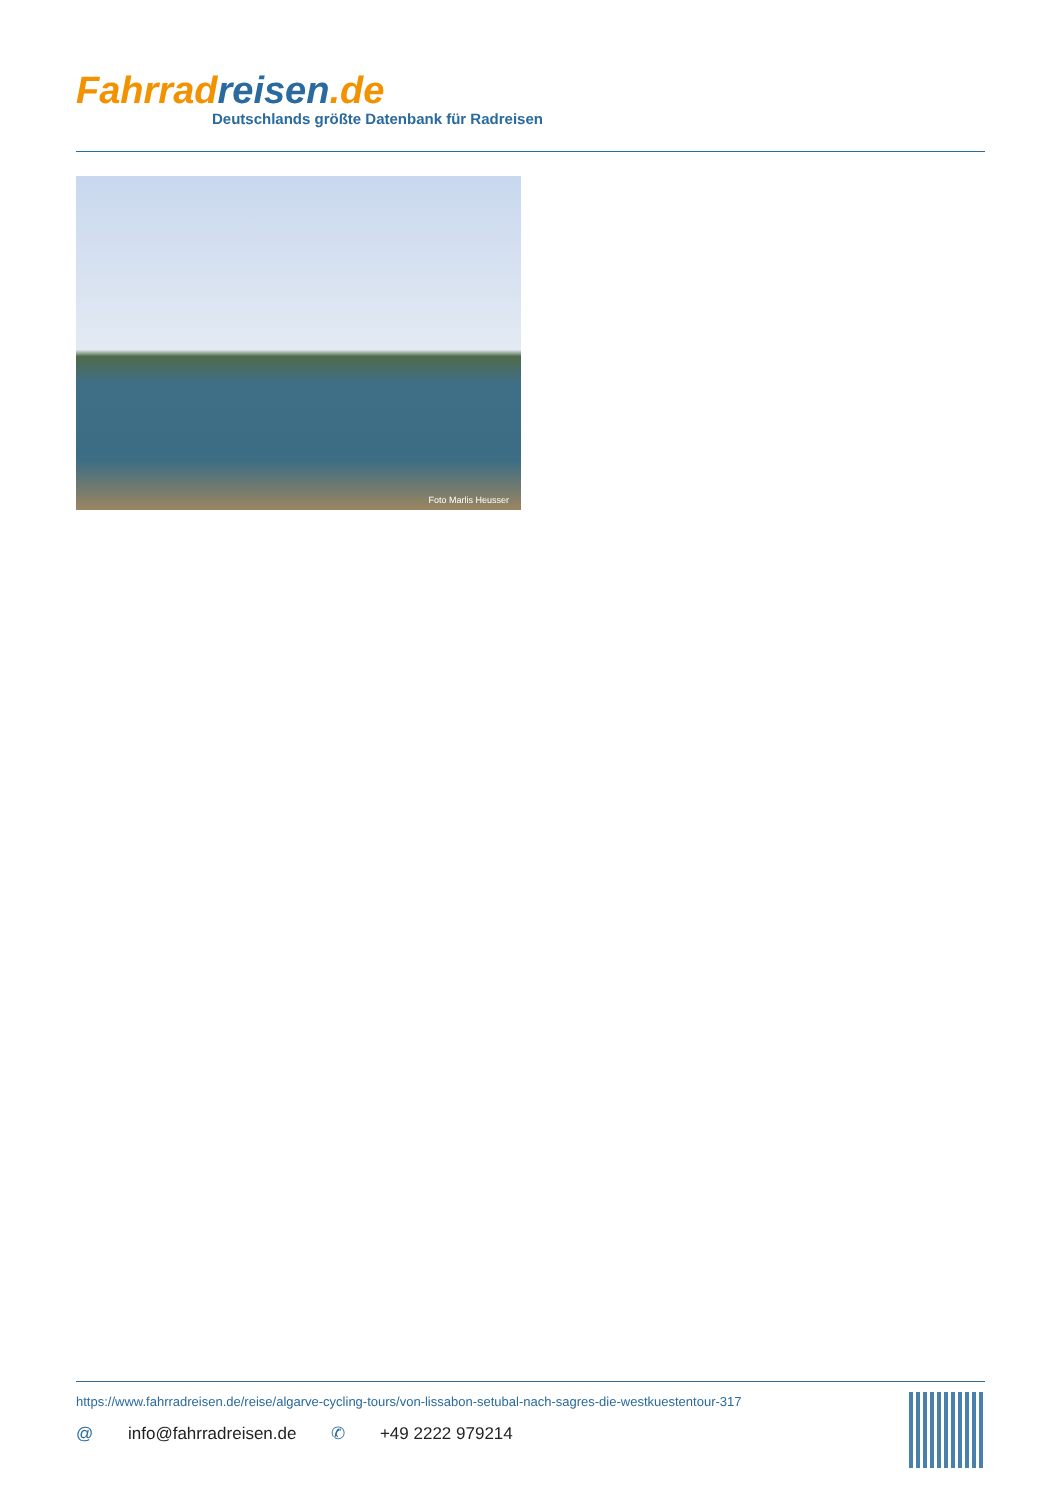Fahrrad reisen.de
Deutschlands größte Datenbank für Radreisen
Foto Marlis Heusser
https://www.fahrradreisen.de/reise/algarve-cycling-tours/von-lissabon-setubal-nach-sagres-die-westkuestentour-317
@ info@fahrradreisen.de ✆ +49 2222 979214